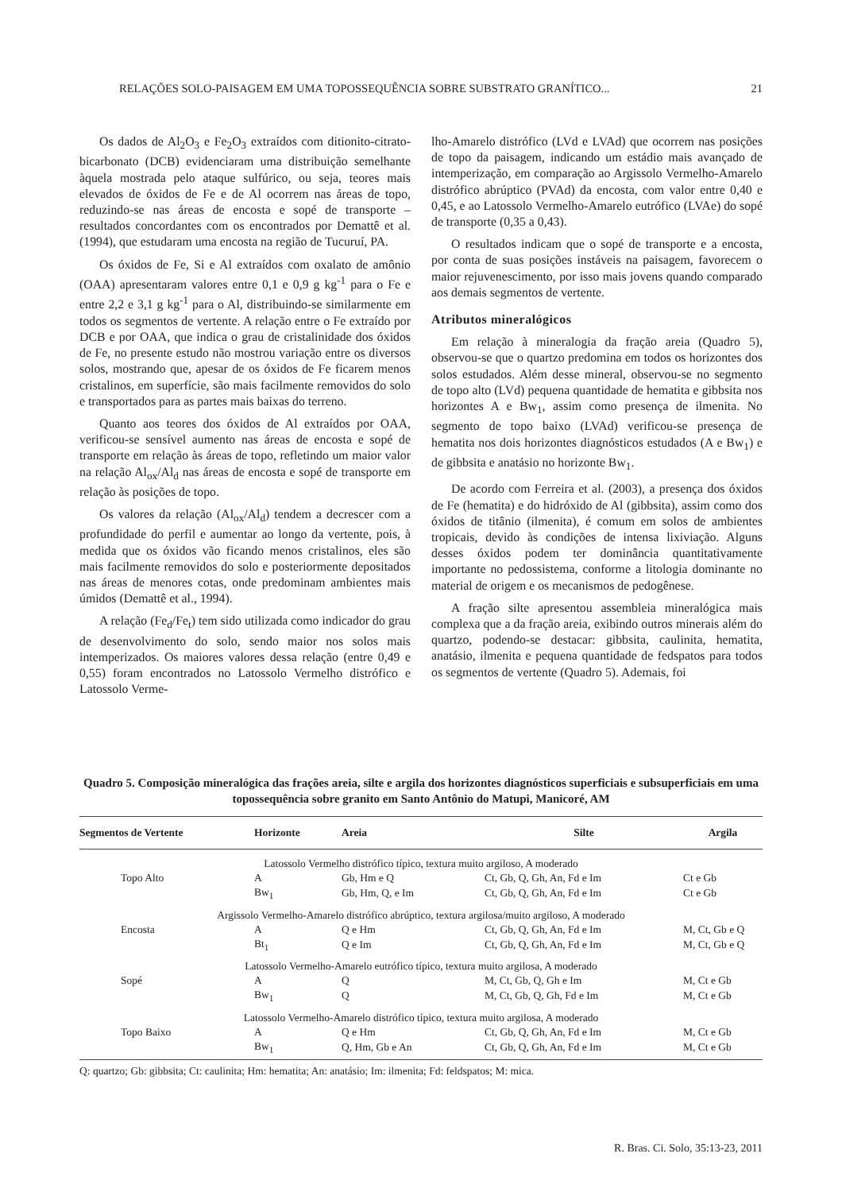RELAÇÕES SOLO-PAISAGEM EM UMA TOPOSSEQUÊNCIA SOBRE SUBSTRATO GRANÍTICO... 21
Os dados de Al<sub>2</sub>O<sub>3</sub> e Fe<sub>2</sub>O<sub>3</sub> extraídos com ditionito-citrato-bicarbonato (DCB) evidenciaram uma distribuição semelhante àquela mostrada pelo ataque sulfúrico, ou seja, teores mais elevados de óxidos de Fe e de Al ocorrem nas áreas de topo, reduzindo-se nas áreas de encosta e sopé de transporte – resultados concordantes com os encontrados por Demattê et al. (1994), que estudaram uma encosta na região de Tucuruí, PA.
Os óxidos de Fe, Si e Al extraídos com oxalato de amônio (OAA) apresentaram valores entre 0,1 e 0,9 g kg<sup>-1</sup> para o Fe e entre 2,2 e 3,1 g kg<sup>-1</sup> para o Al, distribuindo-se similarmente em todos os segmentos de vertente. A relação entre o Fe extraído por DCB e por OAA, que indica o grau de cristalinidade dos óxidos de Fe, no presente estudo não mostrou variação entre os diversos solos, mostrando que, apesar de os óxidos de Fe ficarem menos cristalinos, em superfície, são mais facilmente removidos do solo e transportados para as partes mais baixas do terreno.
Quanto aos teores dos óxidos de Al extraídos por OAA, verificou-se sensível aumento nas áreas de encosta e sopé de transporte em relação às áreas de topo, refletindo um maior valor na relação Al<sub>ox</sub>/Al<sub>d</sub> nas áreas de encosta e sopé de transporte em relação às posições de topo.
Os valores da relação (Al<sub>ox</sub>/Al<sub>d</sub>) tendem a decrescer com a profundidade do perfil e aumentar ao longo da vertente, pois, à medida que os óxidos vão ficando menos cristalinos, eles são mais facilmente removidos do solo e posteriormente depositados nas áreas de menores cotas, onde predominam ambientes mais úmidos (Demattê et al., 1994).
A relação (Fe<sub>d</sub>/Fe<sub>t</sub>) tem sido utilizada como indicador do grau de desenvolvimento do solo, sendo maior nos solos mais intemperizados. Os maiores valores dessa relação (entre 0,49 e 0,55) foram encontrados no Latossolo Vermelho distrófico e Latossolo Verme-
lho-Amarelo distrófico (LVd e LVAd) que ocorrem nas posições de topo da paisagem, indicando um estádio mais avançado de intemperização, em comparação ao Argissolo Vermelho-Amarelo distrófico abrúptico (PVAd) da encosta, com valor entre 0,40 e 0,45, e ao Latossolo Vermelho-Amarelo eutrófico (LVAe) do sopé de transporte (0,35 a 0,43).
O resultados indicam que o sopé de transporte e a encosta, por conta de suas posições instáveis na paisagem, favorecem o maior rejuvenescimento, por isso mais jovens quando comparado aos demais segmentos de vertente.
Atributos mineralógicos
Em relação à mineralogia da fração areia (Quadro 5), observou-se que o quartzo predomina em todos os horizontes dos solos estudados. Além desse mineral, observou-se no segmento de topo alto (LVd) pequena quantidade de hematita e gibbsita nos horizontes A e Bw<sub>1</sub>, assim como presença de ilmenita. No segmento de topo baixo (LVAd) verificou-se presença de hematita nos dois horizontes diagnósticos estudados (A e Bw<sub>1</sub>) e de gibbsita e anatásio no horizonte Bw<sub>1</sub>.
De acordo com Ferreira et al. (2003), a presença dos óxidos de Fe (hematita) e do hidróxido de Al (gibbsita), assim como dos óxidos de titânio (ilmenita), é comum em solos de ambientes tropicais, devido às condições de intensa lixiviação. Alguns desses óxidos podem ter dominância quantitativamente importante no pedossistema, conforme a litologia dominante no material de origem e os mecanismos de pedogênese.
A fração silte apresentou assembleia mineralógica mais complexa que a da fração areia, exibindo outros minerais além do quartzo, podendo-se destacar: gibbsita, caulinita, hematita, anatásio, ilmenita e pequena quantidade de fedspatos para todos os segmentos de vertente (Quadro 5). Ademais, foi
Quadro 5. Composição mineralógica das frações areia, silte e argila dos horizontes diagnósticos superficiais e subsuperficiais em uma topossequência sobre granito em Santo Antônio do Matupi, Manicoré, AM
| Segmentos de Vertente | Horizonte | Areia | Silte | Argila |
| --- | --- | --- | --- | --- |
| Latossolo Vermelho distrófico típico, textura muito argiloso, A moderado | | | | |
| Topo Alto | A | Gb, Hm e Q | Ct, Gb, Q, Gh, An, Fd e Im | Ct e Gb |
| | Bw<sub>1</sub> | Gb, Hm, Q, e Im | Ct, Gb, Q, Gh, An, Fd e Im | Ct e Gb |
| Argissolo Vermelho-Amarelo distrófico abrúptico, textura argilosa/muito argiloso, A moderado | | | | |
| Encosta | A | Q e Hm | Ct, Gb, Q, Gh, An, Fd e Im | M, Ct, Gb e Q |
| | Bt<sub>1</sub> | Q e Im | Ct, Gb, Q, Gh, An, Fd e Im | M, Ct, Gb e Q |
| Latossolo Vermelho-Amarelo eutrófico típico, textura muito argilosa, A moderado | | | | |
| Sopé | A | Q | M, Ct, Gb, Q, Gh e Im | M, Ct e Gb |
| | Bw<sub>1</sub> | Q | M, Ct, Gb, Q, Gh, Fd e Im | M, Ct e Gb |
| Latossolo Vermelho-Amarelo distrófico típico, textura muito argilosa, A moderado | | | | |
| Topo Baixo | A | Q e Hm | Ct, Gb, Q, Gh, An, Fd e Im | M, Ct e Gb |
| | Bw<sub>1</sub> | Q, Hm, Gb e An | Ct, Gb, Q, Gh, An, Fd e Im | M, Ct e Gb |
Q: quartzo; Gb: gibbsita; Ct: caulinita; Hm: hematita; An: anatásio; Im: ilmenita; Fd: feldspatos; M: mica.
R. Bras. Ci. Solo, 35:13-23, 2011